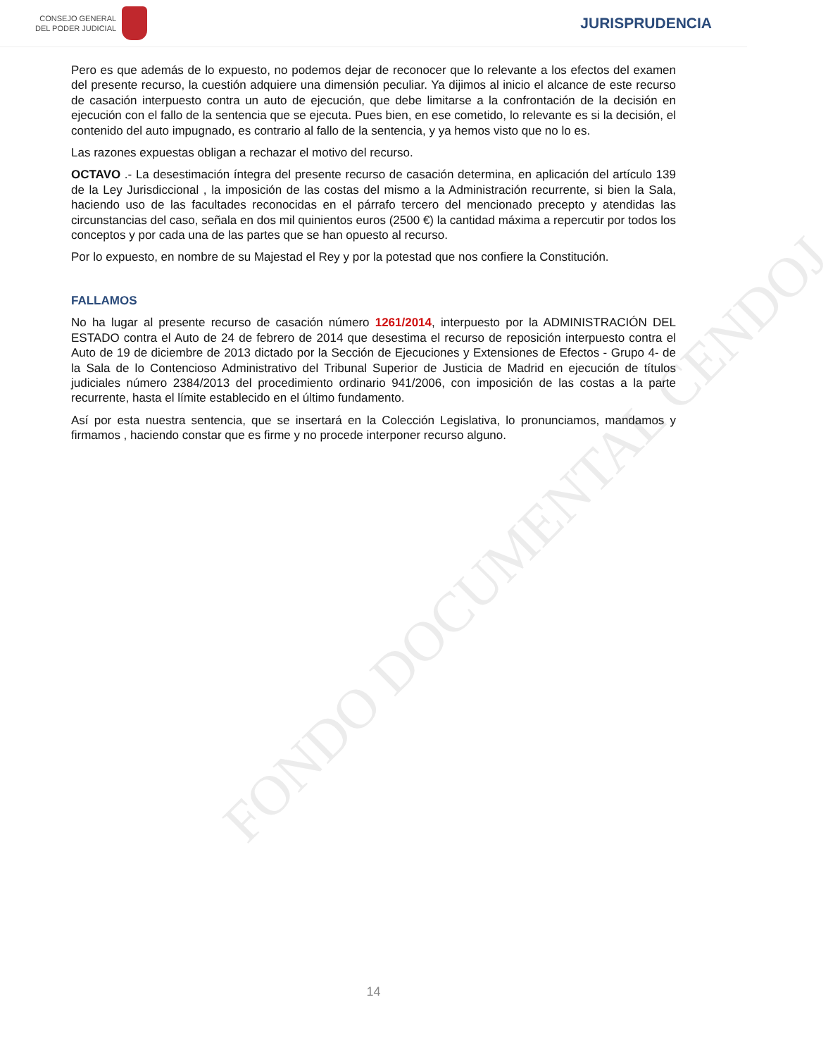CONSEJO GENERAL
DEL PODER JUDICIAL
JURISPRUDENCIA
FONDO DOCUMENTAL CENDOJ
Pero es que además de lo expuesto, no podemos dejar de reconocer que lo relevante a los efectos del examen del presente recurso, la cuestión adquiere una dimensión peculiar. Ya dijimos al inicio el alcance de este recurso de casación interpuesto contra un auto de ejecución, que debe limitarse a la confrontación de la decisión en ejecución con el fallo de la sentencia que se ejecuta. Pues bien, en ese cometido, lo relevante es si la decisión, el contenido del auto impugnado, es contrario al fallo de la sentencia, y ya hemos visto que no lo es.
Las razones expuestas obligan a rechazar el motivo del recurso.
OCTAVO .- La desestimación íntegra del presente recurso de casación determina, en aplicación del artículo 139 de la Ley Jurisdiccional , la imposición de las costas del mismo a la Administración recurrente, si bien la Sala, haciendo uso de las facultades reconocidas en el párrafo tercero del mencionado precepto y atendidas las circunstancias del caso, señala en dos mil quinientos euros (2500 €) la cantidad máxima a repercutir por todos los conceptos y por cada una de las partes que se han opuesto al recurso.
Por lo expuesto, en nombre de su Majestad el Rey y por la potestad que nos confiere la Constitución.
FALLAMOS
No ha lugar al presente recurso de casación número 1261/2014, interpuesto por la ADMINISTRACIÓN DEL ESTADO contra el Auto de 24 de febrero de 2014 que desestima el recurso de reposición interpuesto contra el Auto de 19 de diciembre de 2013 dictado por la Sección de Ejecuciones y Extensiones de Efectos - Grupo 4- de la Sala de lo Contencioso Administrativo del Tribunal Superior de Justicia de Madrid en ejecución de títulos judiciales número 2384/2013 del procedimiento ordinario 941/2006, con imposición de las costas a la parte recurrente, hasta el límite establecido en el último fundamento.
Así por esta nuestra sentencia, que se insertará en la Colección Legislativa, lo pronunciamos, mandamos y firmamos , haciendo constar que es firme y no procede interponer recurso alguno.
14